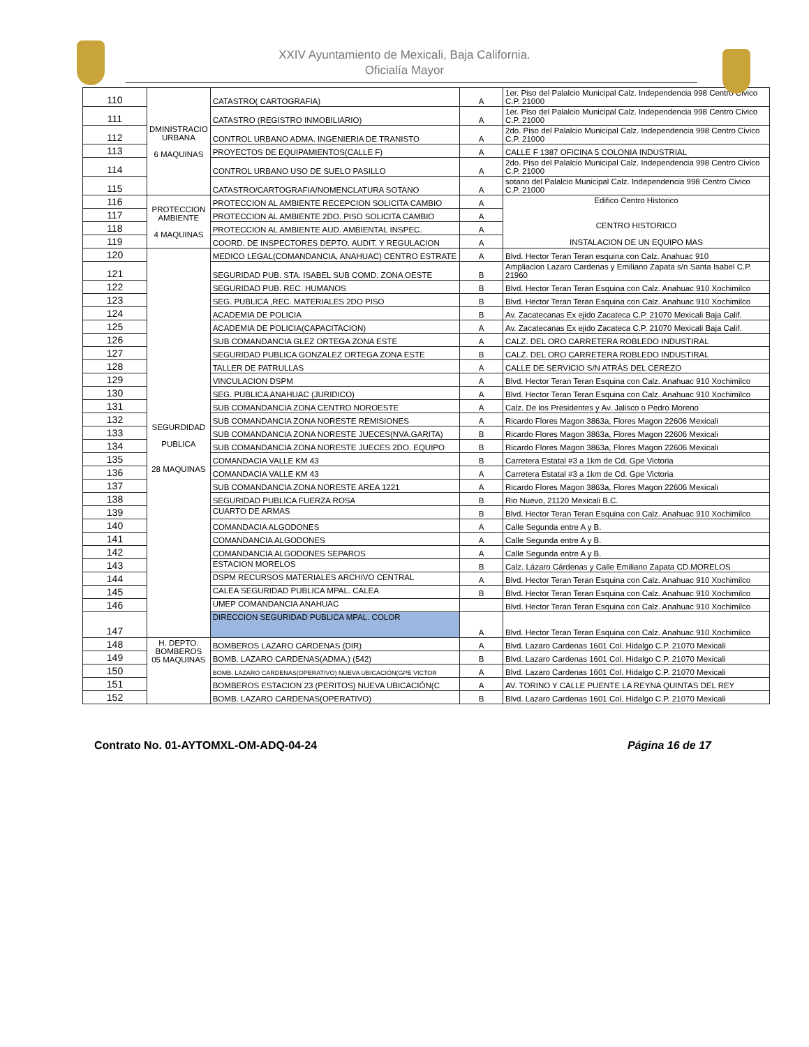XXIV Ayuntamiento de Mexicali, Baja California.
Oficialía Mayor
| 110 | DMINISTRACIO URBANA 6 MAQUINAS | CATASTRO( CARTOGRAFIA) | A | 1er. Piso del Palalcio Municipal Calz. Independencia 998 Centro Civico C.P. 21000 |
| 111 | | CATASTRO (REGISTRO INMOBILIARIO) | A | 1er. Piso del Palalcio Municipal Calz. Independencia 998 Centro Civico C.P. 21000 |
| 112 | | CONTROL URBANO ADMA. INGENIERIA DE TRANISTO | A | 2do. Piso del Palalcio Municipal Calz. Independencia 998 Centro Civico C.P. 21000 |
| 113 | | PROYECTOS DE EQUIPAMIENTOS(CALLE F) | A | CALLE F 1387 OFICINA 5 COLONIA INDUSTRIAL |
| 114 | | CONTROL URBANO USO DE SUELO PASILLO | A | 2do. Piso del Palalcio Municipal Calz. Independencia 998 Centro Civico C.P. 21000 |
| 115 | | CATASTRO/CARTOGRAFIA/NOMENCLATURA SOTANO | A | sotano del Palalcio Municipal Calz. Independencia 998 Centro Civico C.P. 21000 |
| 116 | PROTECCION AMBIENTE 4 MAQUINAS | PROTECCION AL AMBIENTE RECEPCION SOLICITA CAMBIO | A | Edifico Centro Historico CENTRO HISTORICO INSTALACION DE UN EQUIPO MAS |
| 117 | | PROTECCION AL AMBIENTE 2DO. PISO SOLICITA CAMBIO | A | |
| 118 | | PROTECCION AL AMBIENTE AUD. AMBIENTAL INSPEC. | A | |
| 119 | | COORD. DE INSPECTORES DEPTO. AUDIT. Y REGULACION | A | |
| 120 | SEGURDIDAD PUBLICA 28 MAQUINAS | MEDICO LEGAL(COMANDANCIA, ANAHUAC) CENTRO ESTRATE | A | Blvd. Hector Teran Teran esquina con Calz. Anahuac 910 |
| 121 | | SEGURIDAD PUB. STA. ISABEL SUB COMD. ZONA OESTE | B | Ampliacion Lazaro Cardenas y Emiliano Zapata s/n Santa Isabel C.P. 21960 |
| 122 | | SEGURIDAD PUB. REC. HUMANOS | B | Blvd. Hector Teran Teran Esquina con Calz. Anahuac 910 Xochimilco |
| 123 | | SEG. PUBLICA ,REC. MATERIALES 2DO PISO | B | Blvd. Hector Teran Teran Esquina con Calz. Anahuac 910 Xochimilco |
| 124 | | ACADEMIA DE POLICIA | B | Av. Zacatecanas Ex ejido Zacateca C.P. 21070 Mexicali Baja Calif. |
| 125 | | ACADEMIA DE POLICIA(CAPACITACION) | A | Av. Zacatecanas Ex ejido Zacateca C.P. 21070 Mexicali Baja Calif. |
| 126 | | SUB COMANDANCIA GLEZ ORTEGA ZONA ESTE | A | CALZ. DEL ORO CARRETERA ROBLEDO INDUSTIRAL |
| 127 | | SEGURIDAD PUBLICA GONZALEZ ORTEGA ZONA ESTE | B | CALZ. DEL ORO CARRETERA ROBLEDO INDUSTIRAL |
| 128 | | TALLER DE PATRULLAS | A | CALLE DE SERVICIO S/N ATRÁS DEL CEREZO |
| 129 | | VINCULACION DSPM | A | Blvd. Hector Teran Teran Esquina con Calz. Anahuac 910 Xochimilco |
| 130 | | SEG. PUBLICA ANAHUAC (JURIDICO) | A | Blvd. Hector Teran Teran Esquina con Calz. Anahuac 910 Xochimilco |
| 131 | | SUB COMANDANCIA ZONA CENTRO NOROESTE | A | Calz. De los Presidentes y Av. Jalisco o Pedro Moreno |
| 132 | | SUB COMANDANCIA ZONA NORESTE REMISIONES | A | Ricardo Flores Magon 3863a, Flores Magon 22606 Mexicali |
| 133 | | SUB COMANDANCIA ZONA NORESTE JUECES(NVA.GARITA) | B | Ricardo Flores Magon 3863a, Flores Magon 22606 Mexicali |
| 134 | | SUB COMANDANCIA ZONA NORESTE JUECES 2DO. EQUIPO | B | Ricardo Flores Magon 3863a, Flores Magon 22606 Mexicali |
| 135 | | COMANDACIA VALLE KM 43 | B | Carretera Estatal #3 a 1km de Cd. Gpe Victoria |
| 136 | | COMANDACIA VALLE KM 43 | A | Carretera Estatal #3 a 1km de Cd. Gpe Victoria |
| 137 | | SUB COMANDANCIA ZONA NORESTE AREA 1221 | A | Ricardo Flores Magon 3863a, Flores Magon 22606 Mexicali |
| 138 | | SEGURIDAD PUBLICA FUERZA ROSA | B | Rio Nuevo, 21120 Mexicali B.C. |
| 139 | | CUARTO DE ARMAS | B | Blvd. Hector Teran Teran Esquina con Calz. Anahuac 910 Xochimilco |
| 140 | | COMANDACIA ALGODONES | A | Calle Segunda entre A y B. |
| 141 | | COMANDANCIA ALGODONES | A | Calle Segunda entre A y B. |
| 142 | | COMANDANCIA ALGODONES SEPAROS | A | Calle Segunda entre A y B. |
| 143 | | ESTACION MORELOS | B | Calz. Lázaro Cárdenas y Calle Emiliano Zapata CD.MORELOS |
| 144 | | DSPM RECURSOS MATERIALES ARCHIVO CENTRAL | A | Blvd. Hector Teran Teran Esquina con Calz. Anahuac 910 Xochimilco |
| 145 | | CALEA SEGURIDAD PUBLICA MPAL. CALEA | B | Blvd. Hector Teran Teran Esquina con Calz. Anahuac 910 Xochimilco |
| 146 | | UMEP COMANDANCIA ANAHUAC | | Blvd. Hector Teran Teran Esquina con Calz. Anahuac 910 Xochimilco |
| 147 | | DIRECCION SEGURIDAD PUBLICA MPAL. COLOR | A | Blvd. Hector Teran Teran Esquina con Calz. Anahuac 910 Xochimilco |
| 148 | H. DEPTO. BOMBEROS 05 MAQUINAS | BOMBEROS LAZARO CARDENAS (DIR) | A | Blvd. Lazaro Cardenas 1601 Col. Hidalgo C.P. 21070 Mexicali |
| 149 | | BOMB. LAZARO CARDENAS(ADMA.) (542) | B | Blvd. Lazaro Cardenas 1601 Col. Hidalgo C.P. 21070 Mexicali |
| 150 | | BOMB. LAZARO CARDENAS(OPERATIVO) NUEVA UBICACIÓN(GPE VICTOR | A | Blvd. Lazaro Cardenas 1601 Col. Hidalgo C.P. 21070 Mexicali |
| 151 | | BOMBEROS ESTACION 23 (PERITOS) NUEVA UBICACIÓN(C | A | AV. TORINO Y CALLE PUENTE LA REYNA QUINTAS DEL REY |
| 152 | | BOMB. LAZARO CARDENAS(OPERATIVO) | B | Blvd. Lazaro Cardenas 1601 Col. Hidalgo C.P. 21070 Mexicali |
Contrato No. 01-AYTOMXL-OM-ADQ-04-24 Página 16 de 17